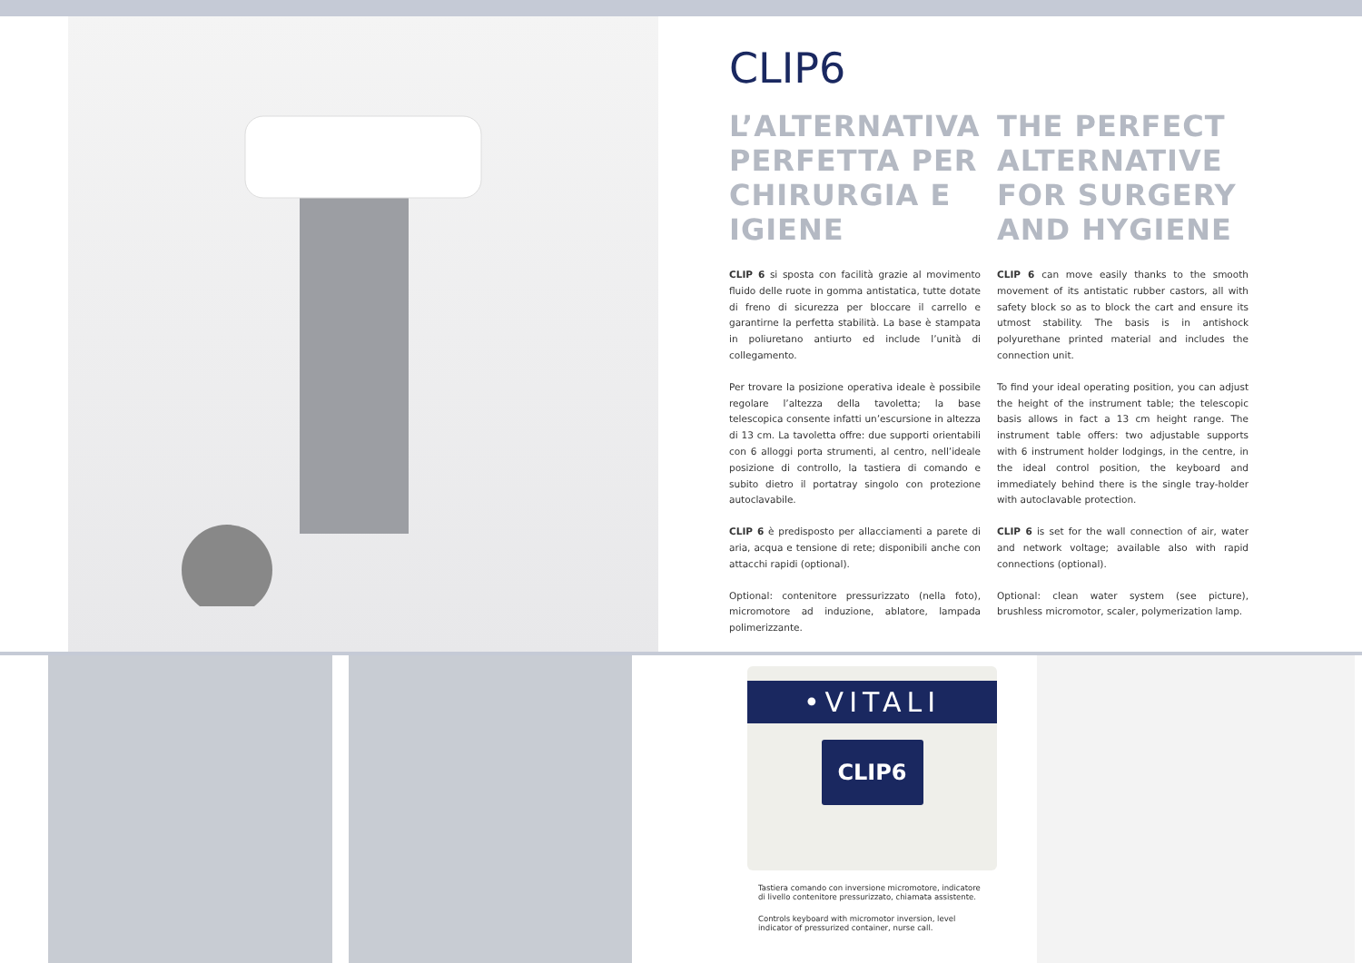CLIP6
L’ALTERNATIVA PERFETTA PER CHIRURGIA E IGIENE
CLIP 6 si sposta con facilità grazie al movimento fluido delle ruote in gomma antistatica, tutte dotate di freno di sicurezza per bloccare il carrello e garantirne la perfetta stabilità. La base è stampata in poliuretano antiurto ed include l’unità di collegamento.
Per trovare la posizione operativa ideale è possibile regolare l’altezza della tavoletta; la base telescopica consente infatti un’escursione in altezza di 13 cm. La tavoletta offre: due supporti orientabili con 6 alloggi porta strumenti, al centro, nell’ideale posizione di controllo, la tastiera di comando e subito dietro il portatray singolo con protezione autoclavabile.
CLIP 6 è predisposto per allacciamenti a parete di aria, acqua e tensione di rete; disponibili anche con attacchi rapidi (optional).
Optional: contenitore pressurizzato (nella foto), micromotore ad induzione, ablatore, lampada polimerizzante.
THE PERFECT ALTERNATIVE FOR SURGERY AND HYGIENE
CLIP 6 can move easily thanks to the smooth movement of its antistatic rubber castors, all with safety block so as to block the cart and ensure its utmost stability. The basis is in antishock polyurethane printed material and includes the connection unit.
To find your ideal operating position, you can adjust the height of the instrument table; the telescopic basis allows in fact a 13 cm height range. The instrument table offers: two adjustable supports with 6 instrument holder lodgings, in the centre, in the ideal control position, the keyboard and immediately behind there is the single tray-holder with autoclavable protection.
CLIP 6 is set for the wall connection of air, water and network voltage; available also with rapid connections (optional).
Optional: clean water system (see picture), brushless micromotor, scaler, polymerization lamp.
•VITALI
CLIP6
Tastiera comando con inversione micromotore, indicatore di livello contenitore pressurizzato, chiamata assistente.
Controls keyboard with micromotor inversion, level indicator of pressurized container, nurse call.